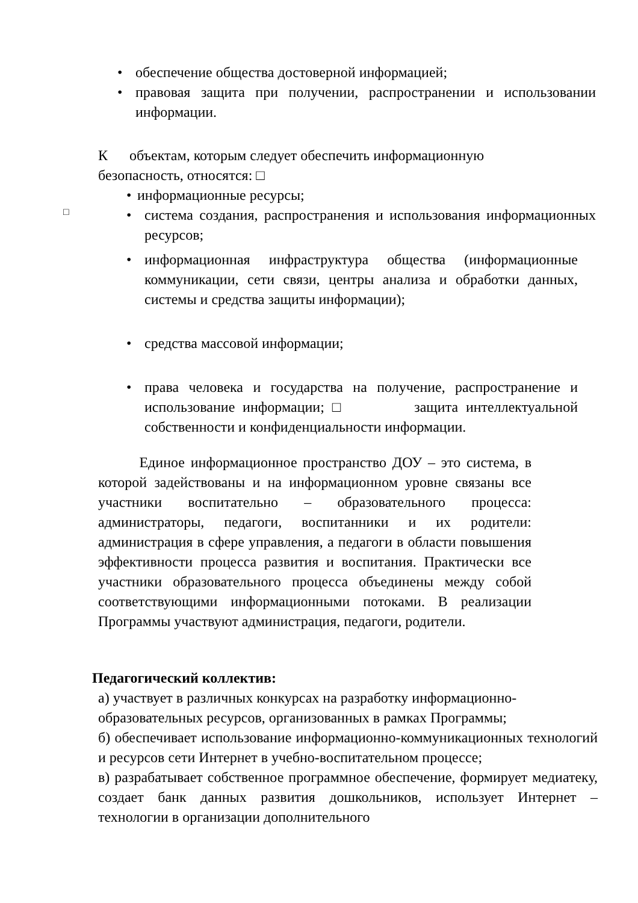• обеспечение общества достоверной информацией;
• правовая защита при получении, распространении и использовании информации.
К объектам, которым следует обеспечить информационную безопасность, относятся: □
• информационные ресурсы;
• система создания, распространения и использования информационных ресурсов;
• информационная инфраструктура общества (информационные коммуникации, сети связи, центры анализа и обработки данных, системы и средства защиты информации);
• средства массовой информации;
• права человека и государства на получение, распространение и использование информации; □ защита интеллектуальной собственности и конфиденциальности информации.
□
Единое информационное пространство ДОУ – это система, в которой задействованы и на информационном уровне связаны все участники воспитательно – образовательного процесса: администраторы, педагоги, воспитанники и их родители: администрация в сфере управления, а педагоги в области повышения эффективности процесса развития и воспитания. Практически все участники образовательного процесса объединены между собой соответствующими информационными потоками. В реализации Программы участвуют администрация, педагоги, родители.
Педагогический коллектив:
а) участвует в различных конкурсах на разработку информационно-образовательных ресурсов, организованных в рамках Программы;
б) обеспечивает использование информационно-коммуникационных технологий и ресурсов сети Интернет в учебно-воспитательном процессе;
в) разрабатывает собственное программное обеспечение, формирует медиатеку, создает банк данных развития дошкольников, использует Интернет – технологии в организации дополнительного